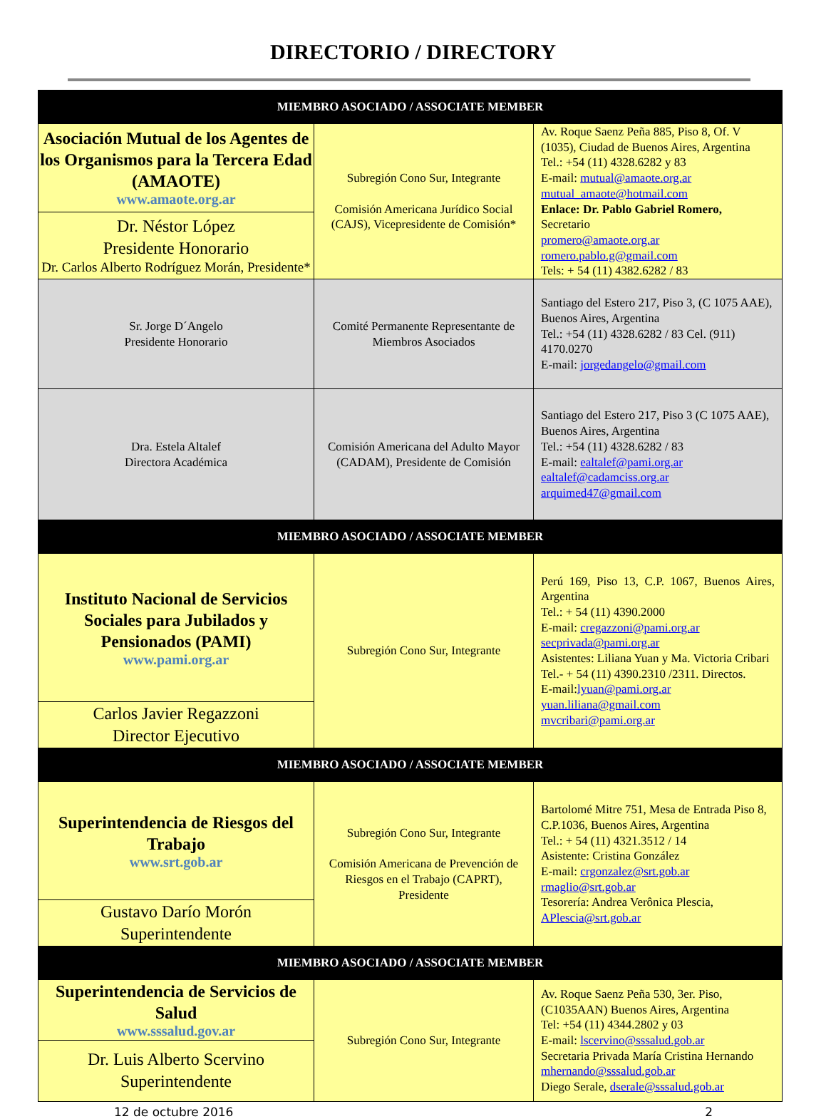DIRECTORIO / DIRECTORY
| MIEMBRO ASOCIADO / ASSOCIATE MEMBER | | |
| --- | --- | --- |
| Asociación Mutual de los Agentes de los Organismos para la Tercera Edad (AMAOTE) www.amaote.org.ar | Subregión Cono Sur, Integrante Comisión Americana Jurídico Social (CAJS), Vicepresidente de Comisión* | Av. Roque Saenz Peña 885, Piso 8, Of. V (1035), Ciudad de Buenos Aires, Argentina Tel.: +54 (11) 4328.6282 y 83 E-mail: mutual@amaote.org.ar mutual_amaote@hotmail.com Enlace: Dr. Pablo Gabriel Romero, Secretario promero@amaote.org.ar romero.pablo.g@gmail.com Tels: + 54 (11) 4382.6282 / 83 |
| Dr. Néstor López Presidente Honorario Dr. Carlos Alberto Rodríguez Morán, Presidente* | | |
| Sr. Jorge D´Angelo Presidente Honorario | Comité Permanente Representante de Miembros Asociados | Santiago del Estero 217, Piso 3, (C 1075 AAE), Buenos Aires, Argentina Tel.: +54 (11) 4328.6282 / 83 Cel. (911) 4170.0270 E-mail: jorgedangelo@gmail.com |
| Dra. Estela Altalef Directora Académica | Comisión Americana del Adulto Mayor (CADAM), Presidente de Comisión | Santiago del Estero 217, Piso 3 (C 1075 AAE), Buenos Aires, Argentina Tel.: +54 (11) 4328.6282 / 83 E-mail: ealtalef@pami.org.ar ealtalef@cadamciss.org.ar arquimed47@gmail.com |
| MIEMBRO ASOCIADO / ASSOCIATE MEMBER | | |
| Instituto Nacional de Servicios Sociales para Jubilados y Pensionados (PAMI) www.pami.org.ar | Subregión Cono Sur, Integrante | Perú 169, Piso 13, C.P. 1067, Buenos Aires, Argentina Tel.: + 54 (11) 4390.2000 E-mail: cregazzoni@pami.org.ar secprivada@pami.org.ar Asistentes: Liliana Yuan y Ma. Victoria Cribari Tel.- + 54 (11) 4390.2310 /2311. Directos. E-mail: lyuan@pami.org.ar yuan.liliana@gmail.com mvcribari@pami.org.ar |
| Carlos Javier Regazzoni Director Ejecutivo | | |
| MIEMBRO ASOCIADO / ASSOCIATE MEMBER | | |
| Superintendencia de Riesgos del Trabajo www.srt.gob.ar | Subregión Cono Sur, Integrante Comisión Americana de Prevención de Riesgos en el Trabajo (CAPRT), Presidente | Bartolomé Mitre 751, Mesa de Entrada Piso 8, C.P.1036, Buenos Aires, Argentina Tel.: + 54 (11) 4321.3512 / 14 Asistente: Cristina González E-mail: crgonzalez@srt.gob.ar rmaglio@srt.gob.ar Tesorería: Andrea Verônica Plescia, APlescia@srt.gob.ar |
| Gustavo Darío Morón Superintendente | | |
| MIEMBRO ASOCIADO / ASSOCIATE MEMBER | | |
| Superintendencia de Servicios de Salud www.sssalud.gov.ar | Subregión Cono Sur, Integrante | Av. Roque Saenz Peña 530, 3er. Piso, (C1035AAN) Buenos Aires, Argentina Tel: +54 (11) 4344.2802 y 03 E-mail: lscervino@sssalud.gob.ar Secretaria Privada María Cristina Hernando mhernando@sssalud.gob.ar Diego Serale, dserale@sssalud.gob.ar |
| Dr. Luis Alberto Scervino Superintendente | | |
12 de octubre 2016 2